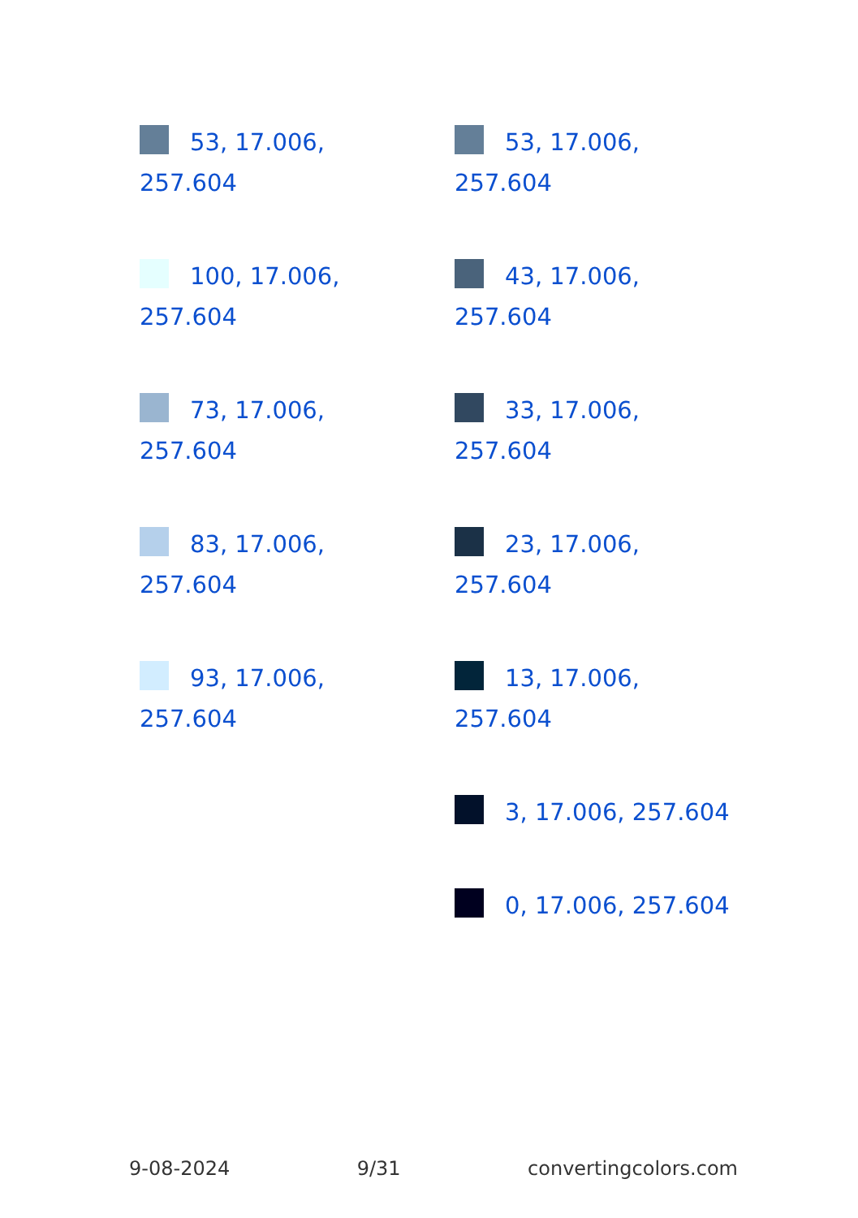53, 17.006, 257.604
100, 17.006, 257.604
73, 17.006, 257.604
83, 17.006, 257.604
93, 17.006, 257.604
53, 17.006, 257.604
43, 17.006, 257.604
33, 17.006, 257.604
23, 17.006, 257.604
13, 17.006, 257.604
3, 17.006, 257.604
0, 17.006, 257.604
9-08-2024 9/31 convertingcolors.com